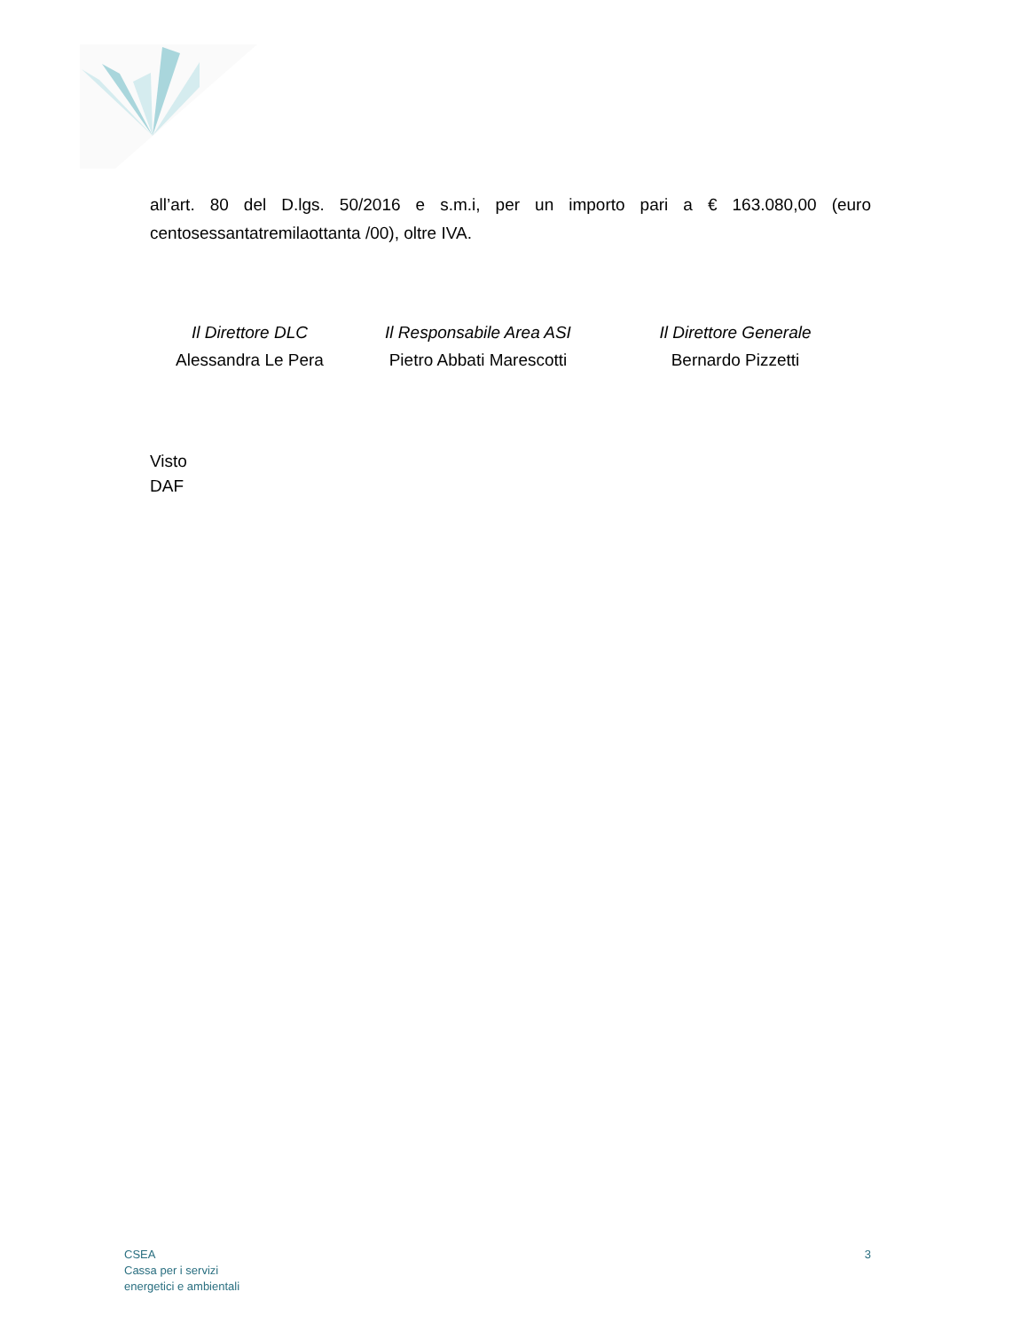all’art. 80 del D.lgs. 50/2016 e s.m.i, per un importo pari a € 163.080,00 (euro centosessantatremilaottanta /00), oltre IVA.
Il Direttore DLC
Alessandra Le Pera
Il Responsabile Area ASI
Pietro Abbati Marescotti
Il Direttore Generale
Bernardo Pizzetti
Visto
DAF
CSEA
Cassa per i servizi
energetici e ambientali
3